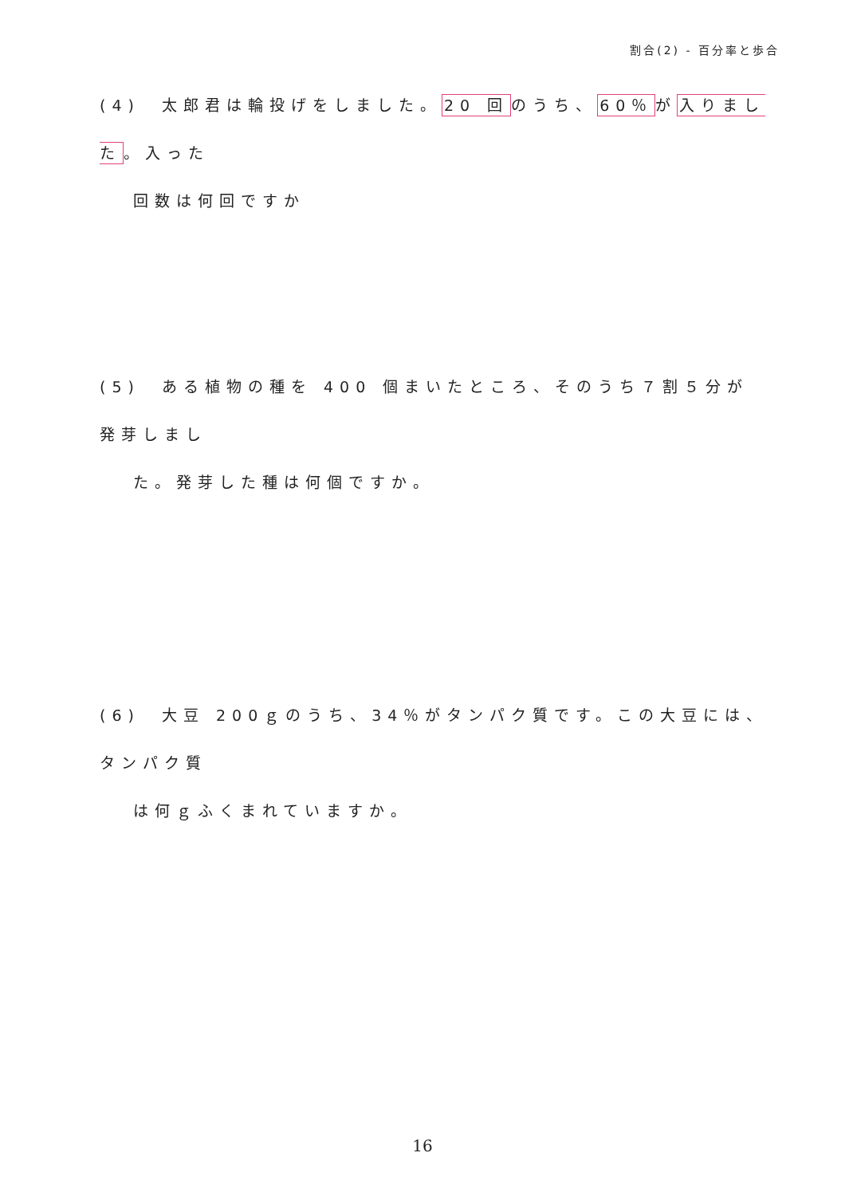割合(2) - 百分率と歩合
(4)　太郎君は輪投げをしました。20 回のうち、60％が入りました。入った
回数は何回ですか
(5)　ある植物の種を 400 個まいたところ、そのうち７割５分が発芽しまし
た。発芽した種は何個ですか。
(6)　大豆 200ｇのうち、34％がタンパク質です。この大豆には、タンパク質
は何ｇふくまれていますか。
16